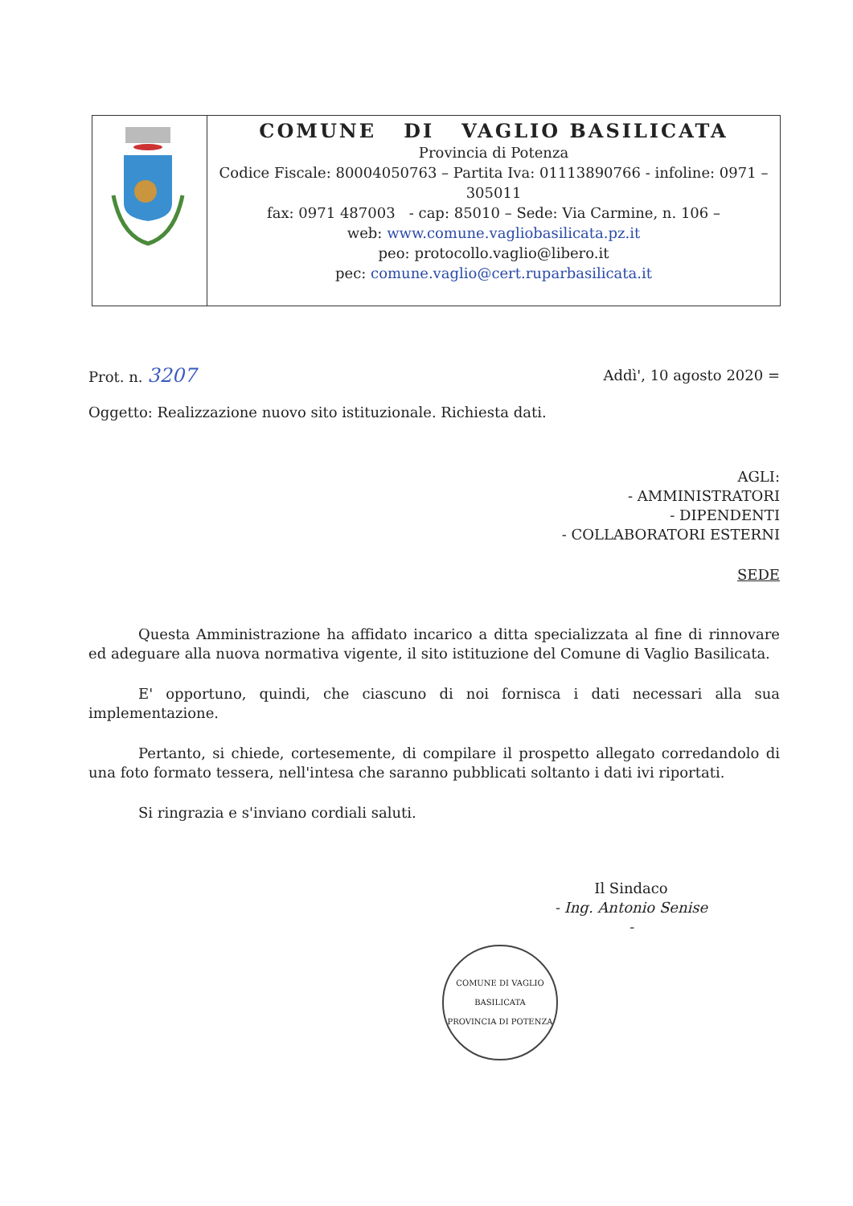| | COMUNE DI VAGLIO BASILICATA Provincia di Potenza Codice Fiscale: 80004050763 – Partita Iva: 01113890766 - infoline: 0971 – 305011 fax: 0971 487003 - cap: 85010 – Sede: Via Carmine, n. 106 – web: www.comune.vagliobasilicata.pz.it peo: protocollo.vaglio@libero.it pec: comune.vaglio@cert.ruparbasilicata.it |
Prot. n. 3207 Addì', 10 agosto 2020 =
Oggetto: Realizzazione nuovo sito istituzionale. Richiesta dati.
AGLI:
- AMMINISTRATORI
- DIPENDENTI
- COLLABORATORI ESTERNI
SEDE
Questa Amministrazione ha affidato incarico a ditta specializzata al fine di rinnovare ed adeguare alla nuova normativa vigente, il sito istituzione del Comune di Vaglio Basilicata.
E' opportuno, quindi, che ciascuno di noi fornisca i dati necessari alla sua implementazione.
Pertanto, si chiede, cortesemente, di compilare il prospetto allegato corredandolo di una foto formato tessera, nell'intesa che saranno pubblicati soltanto i dati ivi riportati.
Si ringrazia e s'inviano cordiali saluti.
Il Sindaco
- Ing. Antonio Senise -
COMUNE DI VAGLIO BASILICATA
PROVINCIA DI POTENZA